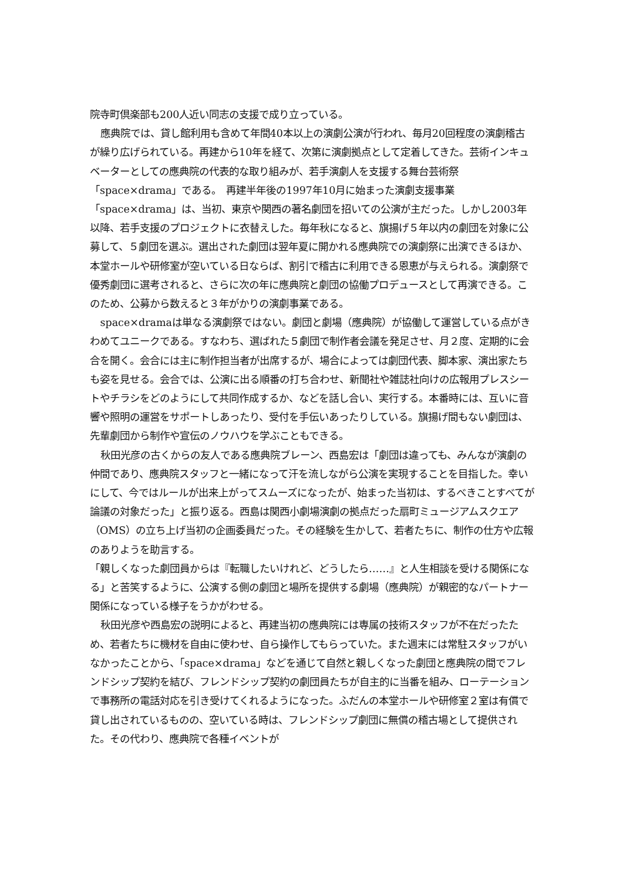院寺町倶楽部も200人近い同志の支援で成り立っている。
應典院では、貸し館利用も含めて年間40本以上の演劇公演が行われ、毎月20回程度の演劇稽古が繰り広げられている。再建から10年を経て、次第に演劇拠点として定着してきた。芸術インキュベーターとしての應典院の代表的な取り組みが、若手演劇人を支援する舞台芸術祭「space×drama」である。　再建半年後の1997年10月に始まった演劇支援事業「space×drama」は、当初、東京や関西の著名劇団を招いての公演が主だった。しかし2003年以降、若手支援のプロジェクトに衣替えした。毎年秋になると、旗揚げ５年以内の劇団を対象に公募して、５劇団を選ぶ。選出された劇団は翌年夏に開かれる應典院での演劇祭に出演できるほか、本堂ホールや研修室が空いている日ならば、割引で稽古に利用できる恩恵が与えられる。演劇祭で優秀劇団に選考されると、さらに次の年に應典院と劇団の協働プロデュースとして再演できる。このため、公募から数えると３年がかりの演劇事業である。
space×dramaは単なる演劇祭ではない。劇団と劇場（應典院）が協働して運営している点がきわめてユニークである。すなわち、選ばれた５劇団で制作者会議を発足させ、月２度、定期的に会合を開く。会合には主に制作担当者が出席するが、場合によっては劇団代表、脚本家、演出家たちも姿を見せる。会合では、公演に出る順番の打ち合わせ、新聞社や雑誌社向けの広報用プレスシートやチラシをどのようにして共同作成するか、などを話し合い、実行する。本番時には、互いに音響や照明の運営をサポートしあったり、受付を手伝いあったりしている。旗揚げ間もない劇団は、先輩劇団から制作や宣伝のノウハウを学ぶこともできる。
秋田光彦の古くからの友人である應典院ブレーン、西島宏は「劇団は違っても、みんなが演劇の仲間であり、應典院スタッフと一緒になって汗を流しながら公演を実現することを目指した。幸いにして、今ではルールが出来上がってスムーズになったが、始まった当初は、するべきことすべてが論議の対象だった」と振り返る。西島は関西小劇場演劇の拠点だった扇町ミュージアムスクエア（OMS）の立ち上げ当初の企画委員だった。その経験を生かして、若者たちに、制作の仕方や広報のありようを助言する。
「親しくなった劇団員からは『転職したいけれど、どうしたら……』と人生相談を受ける関係になる」と苦笑するように、公演する側の劇団と場所を提供する劇場（應典院）が親密的なパートナー関係になっている様子をうかがわせる。
秋田光彦や西島宏の説明によると、再建当初の應典院には専属の技術スタッフが不在だったため、若者たちに機材を自由に使わせ、自ら操作してもらっていた。また週末には常駐スタッフがいなかったことから、「space×drama」などを通じて自然と親しくなった劇団と應典院の間でフレンドシップ契約を結び、フレンドシップ契約の劇団員たちが自主的に当番を組み、ローテーションで事務所の電話対応を引き受けてくれるようになった。ふだんの本堂ホールや研修室２室は有償で貸し出されているものの、空いている時は、フレンドシップ劇団に無償の稽古場として提供された。その代わり、應典院で各種イベントが